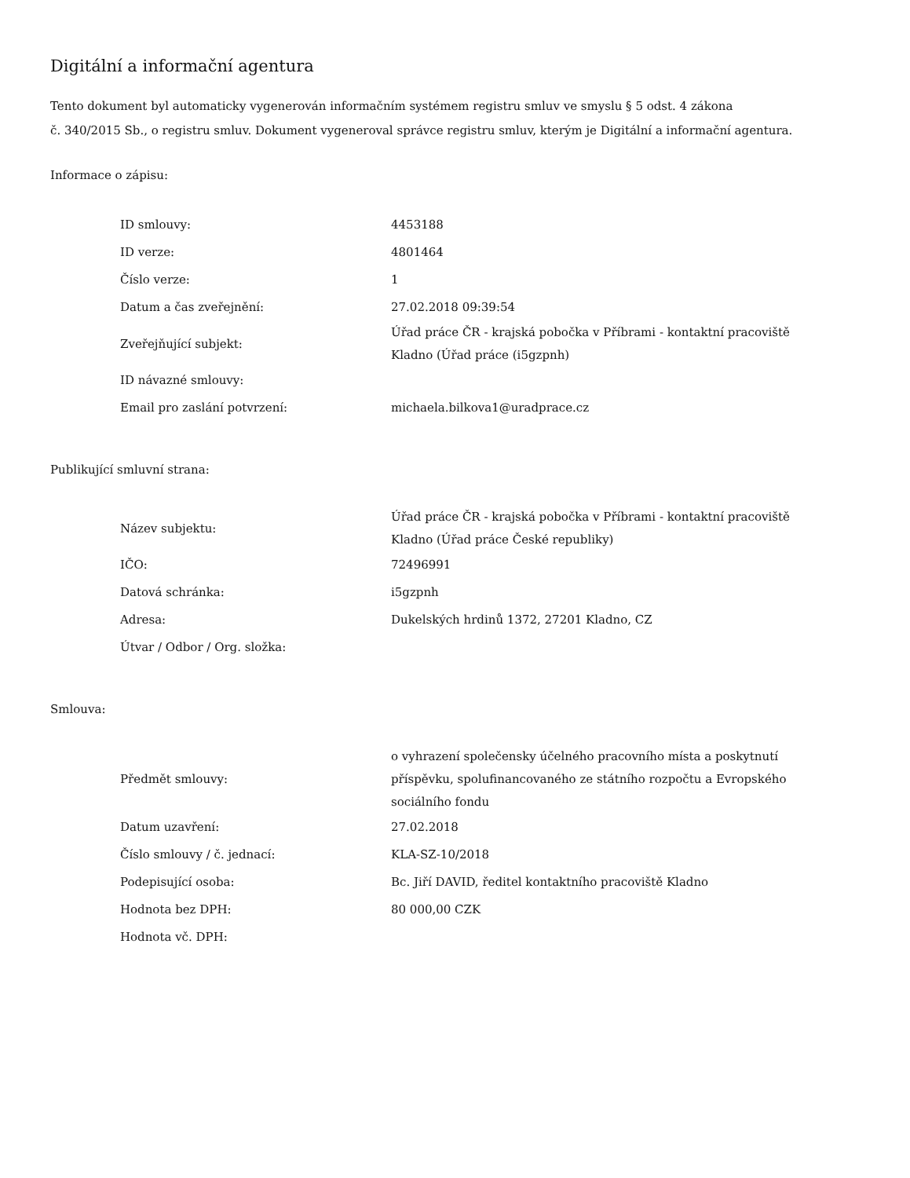Digitální a informační agentura
Tento dokument byl automaticky vygenerován informačním systémem registru smluv ve smyslu § 5 odst. 4 zákona
č. 340/2015 Sb., o registru smluv. Dokument vygeneroval správce registru smluv, kterým je Digitální a informační agentura.
Informace o zápisu:
| ID smlouvy: | 4453188 |
| ID verze: | 4801464 |
| Číslo verze: | 1 |
| Datum a čas zveřejnění: | 27.02.2018 09:39:54 |
| Zveřejňující subjekt: | Úřad práce ČR - krajská pobočka v Příbrami - kontaktní pracoviště Kladno (Úřad práce (i5gzpnh) |
| ID návazné smlouvy: | |
| Email pro zaslání potvrzení: | michaela.bilkova1@uradprace.cz |
Publikující smluvní strana:
| Název subjektu: | Úřad práce ČR - krajská pobočka v Příbrami - kontaktní pracoviště Kladno (Úřad práce České republiky) |
| IČO: | 72496991 |
| Datová schránka: | i5gzpnh |
| Adresa: | Dukelských hrdinů 1372, 27201 Kladno, CZ |
| Útvar / Odbor / Org. složka: | |
Smlouva:
| Předmět smlouvy: | o vyhrazení společensky účelného pracovního místa a poskytnutí příspěvku, spolufinancovaného ze státního rozpočtu a Evropského sociálního fondu |
| Datum uzavření: | 27.02.2018 |
| Číslo smlouvy / č. jednací: | KLA-SZ-10/2018 |
| Podepisující osoba: | Bc. Jiří DAVID, ředitel kontaktního pracoviště Kladno |
| Hodnota bez DPH: | 80 000,00 CZK |
| Hodnota vč. DPH: | |